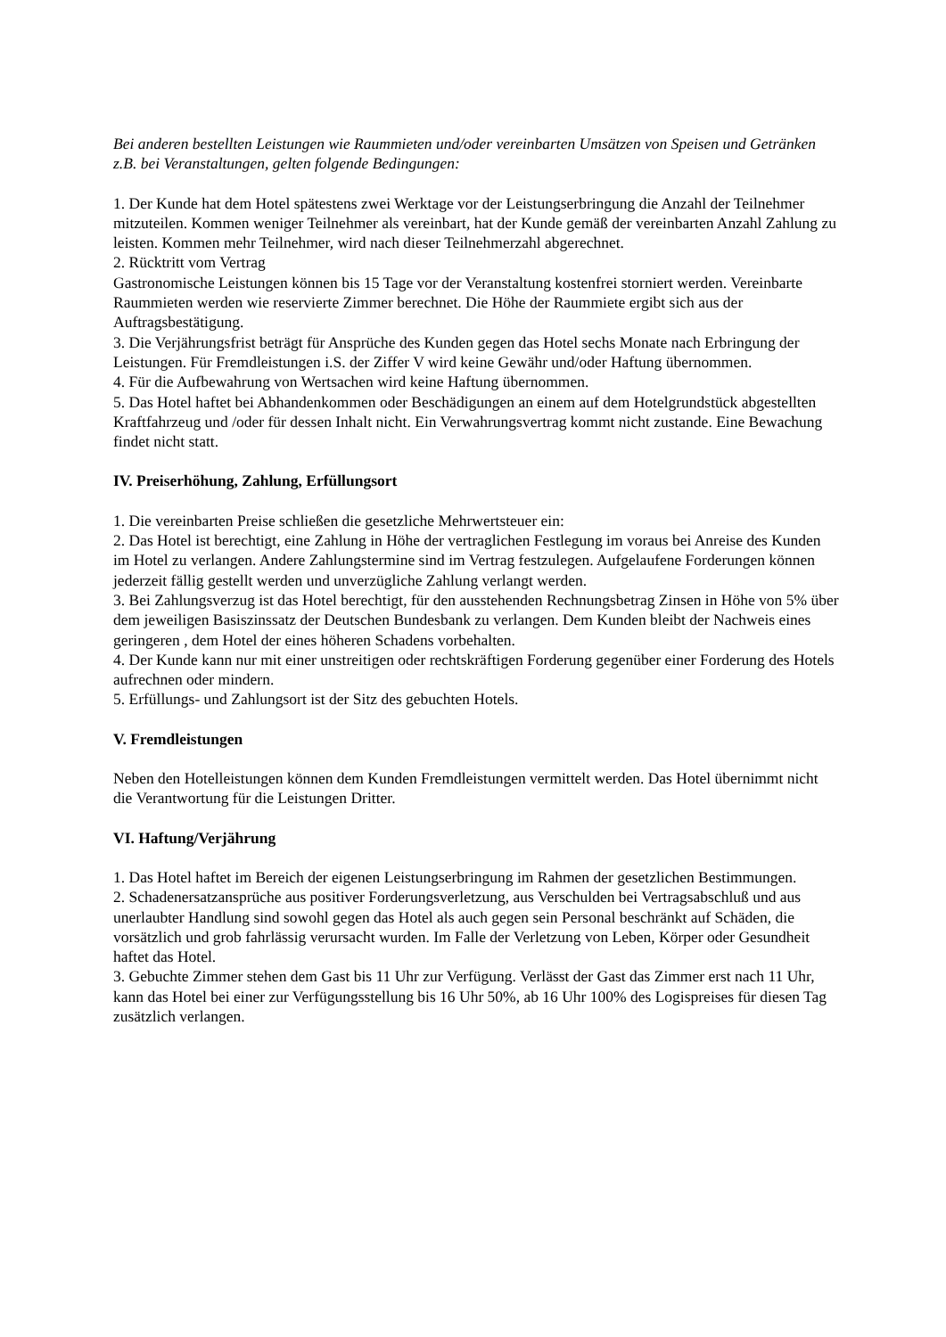Bei anderen bestellten Leistungen wie Raummieten und/oder vereinbarten Umsätzen von Speisen und Getränken z.B. bei Veranstaltungen, gelten folgende Bedingungen:
1. Der Kunde hat dem Hotel spätestens zwei Werktage vor der Leistungserbringung die Anzahl der Teilnehmer mitzuteilen. Kommen weniger Teilnehmer als vereinbart, hat der Kunde gemäß der vereinbarten Anzahl Zahlung zu leisten. Kommen mehr Teilnehmer, wird nach dieser Teilnehmerzahl abgerechnet.
2. Rücktritt vom Vertrag
Gastronomische Leistungen können bis 15 Tage vor der Veranstaltung kostenfrei storniert werden. Vereinbarte Raummieten werden wie reservierte Zimmer berechnet. Die Höhe der Raummiete ergibt sich aus der Auftragsbestätigung.
3. Die Verjährungsfrist beträgt für Ansprüche des Kunden gegen das Hotel sechs Monate nach Erbringung der Leistungen. Für Fremdleistungen i.S. der Ziffer V wird keine Gewähr und/oder Haftung übernommen.
4. Für die Aufbewahrung von Wertsachen wird keine Haftung übernommen.
5. Das Hotel haftet bei Abhandenkommen oder Beschädigungen an einem auf dem Hotelgrundstück abgestellten Kraftfahrzeug und /oder für dessen Inhalt nicht. Ein Verwahrungsvertrag kommt nicht zustande. Eine Bewachung findet nicht statt.
IV. Preiserhöhung, Zahlung, Erfüllungsort
1. Die vereinbarten Preise schließen die gesetzliche Mehrwertsteuer ein:
2. Das Hotel ist berechtigt, eine Zahlung in Höhe der vertraglichen Festlegung im voraus bei Anreise des Kunden im Hotel zu verlangen. Andere Zahlungstermine sind im Vertrag festzulegen. Aufgelaufene Forderungen können jederzeit fällig gestellt werden und unverzügliche Zahlung verlangt werden.
3. Bei Zahlungsverzug ist das Hotel berechtigt, für den ausstehenden Rechnungsbetrag Zinsen in Höhe von 5% über dem jeweiligen Basiszinssatz der Deutschen Bundesbank zu verlangen. Dem Kunden bleibt der Nachweis eines geringeren , dem Hotel der eines höheren Schadens vorbehalten.
4. Der Kunde kann nur mit einer unstreitigen oder rechtskräftigen Forderung gegenüber einer Forderung des Hotels aufrechnen oder mindern.
5. Erfüllungs- und Zahlungsort ist der Sitz des gebuchten Hotels.
V. Fremdleistungen
Neben den Hotelleistungen können dem Kunden Fremdleistungen vermittelt werden. Das Hotel übernimmt nicht die Verantwortung für die Leistungen Dritter.
VI. Haftung/Verjährung
1. Das Hotel haftet im Bereich der eigenen Leistungserbringung im Rahmen der gesetzlichen Bestimmungen.
2. Schadenersatzansprüche aus positiver Forderungsverletzung, aus Verschulden bei Vertragsabschluß und aus unerlaubter Handlung sind sowohl gegen das Hotel als auch gegen sein Personal beschränkt auf Schäden, die vorsätzlich und grob fahrlässig verursacht wurden. Im Falle der Verletzung von Leben, Körper oder Gesundheit haftet das Hotel.
3. Gebuchte Zimmer stehen dem Gast bis 11 Uhr zur Verfügung. Verlässt der Gast das Zimmer erst nach 11 Uhr, kann das Hotel bei einer zur Verfügungsstellung bis 16 Uhr 50%, ab 16 Uhr 100% des Logispreises für diesen Tag zusätzlich verlangen.